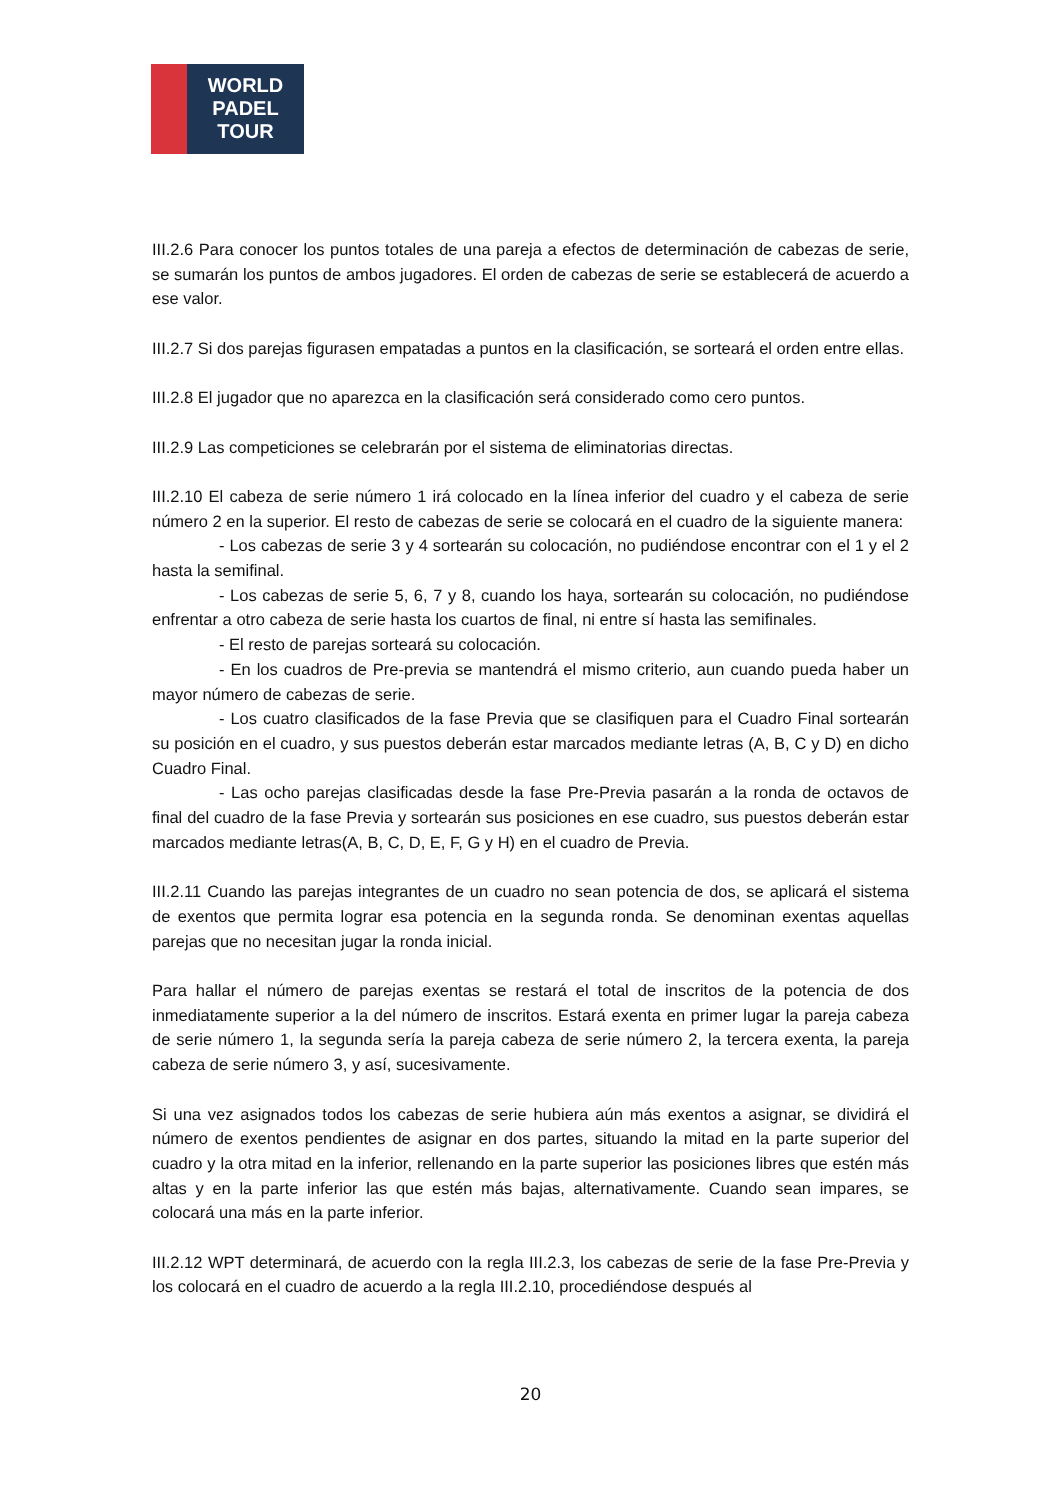WORLD
PADEL
TOUR
III.2.6 Para conocer los puntos totales de una pareja a efectos de determinación de cabezas de serie, se sumarán los puntos de ambos jugadores. El orden de cabezas de serie se establecerá de acuerdo a ese valor.
III.2.7 Si dos parejas figurasen empatadas a puntos en la clasificación, se sorteará el orden entre ellas.
III.2.8 El jugador que no aparezca en la clasificación será considerado como cero puntos.
III.2.9 Las competiciones se celebrarán por el sistema de eliminatorias directas.
III.2.10 El cabeza de serie número 1 irá colocado en la línea inferior del cuadro y el cabeza de serie número 2 en la superior. El resto de cabezas de serie se colocará en el cuadro de la siguiente manera:
- Los cabezas de serie 3 y 4 sortearán su colocación, no pudiéndose encontrar con el 1 y el 2 hasta la semifinal.
- Los cabezas de serie 5, 6, 7 y 8, cuando los haya, sortearán su colocación, no pudiéndose enfrentar a otro cabeza de serie hasta los cuartos de final, ni entre sí hasta las semifinales.
- El resto de parejas sorteará su colocación.
- En los cuadros de Pre-previa se mantendrá el mismo criterio, aun cuando pueda haber un mayor número de cabezas de serie.
- Los cuatro clasificados de la fase Previa que se clasifiquen para el Cuadro Final sortearán su posición en el cuadro, y sus puestos deberán estar marcados mediante letras (A, B, C y D) en dicho Cuadro Final.
- Las ocho parejas clasificadas desde la fase Pre-Previa pasarán a la ronda de octavos de final del cuadro de la fase Previa y sortearán sus posiciones en ese cuadro, sus puestos deberán estar marcados mediante letras(A, B, C, D, E, F, G y H) en el cuadro de Previa.
III.2.11 Cuando las parejas integrantes de un cuadro no sean potencia de dos, se aplicará el sistema de exentos que permita lograr esa potencia en la segunda ronda. Se denominan exentas aquellas parejas que no necesitan jugar la ronda inicial.
Para hallar el número de parejas exentas se restará el total de inscritos de la potencia de dos inmediatamente superior a la del número de inscritos. Estará exenta en primer lugar la pareja cabeza de serie número 1, la segunda sería la pareja cabeza de serie número 2, la tercera exenta, la pareja cabeza de serie número 3, y así, sucesivamente.
Si una vez asignados todos los cabezas de serie hubiera aún más exentos a asignar, se dividirá el número de exentos pendientes de asignar en dos partes, situando la mitad en la parte superior del cuadro y la otra mitad en la inferior, rellenando en la parte superior las posiciones libres que estén más altas y en la parte inferior las que estén más bajas, alternativamente. Cuando sean impares, se colocará una más en la parte inferior.
III.2.12 WPT determinará, de acuerdo con la regla III.2.3, los cabezas de serie de la fase Pre-Previa y los colocará en el cuadro de acuerdo a la regla III.2.10, procediéndose después al
20